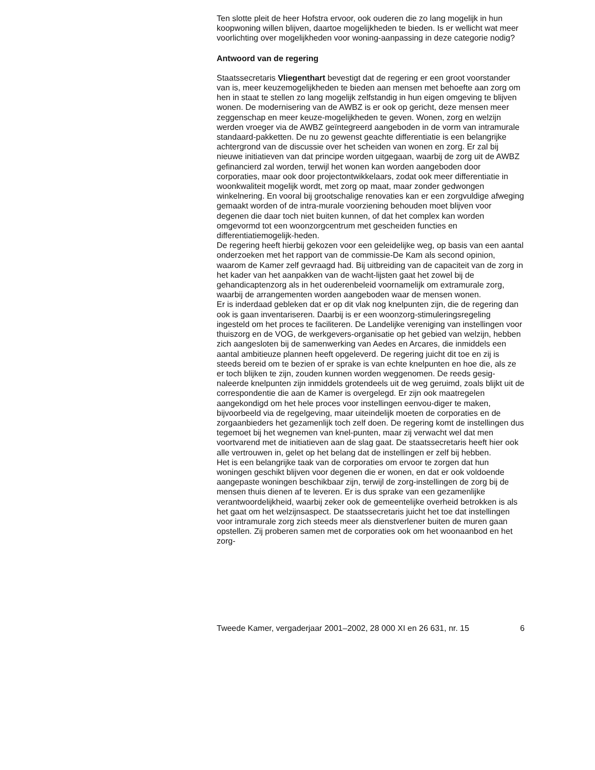Ten slotte pleit de heer Hofstra ervoor, ook ouderen die zo lang mogelijk in hun koopwoning willen blijven, daartoe mogelijkheden te bieden. Is er wellicht wat meer voorlichting over mogelijkheden voor woning-aanpassing in deze categorie nodig?
Antwoord van de regering
Staatssecretaris Vliegenthart bevestigt dat de regering er een groot voorstander van is, meer keuzemogelijkheden te bieden aan mensen met behoefte aan zorg om hen in staat te stellen zo lang mogelijk zelfstandig in hun eigen omgeving te blijven wonen. De modernisering van de AWBZ is er ook op gericht, deze mensen meer zeggenschap en meer keuze-mogelijkheden te geven. Wonen, zorg en welzijn werden vroeger via de AWBZ geïntegreerd aangeboden in de vorm van intramurale standaard-pakketten. De nu zo gewenst geachte differentiatie is een belangrijke achtergrond van de discussie over het scheiden van wonen en zorg. Er zal bij nieuwe initiatieven van dat principe worden uitgegaan, waarbij de zorg uit de AWBZ gefinancierd zal worden, terwijl het wonen kan worden aangeboden door corporaties, maar ook door projectontwikkelaars, zodat ook meer differentiatie in woonkwaliteit mogelijk wordt, met zorg op maat, maar zonder gedwongen winkelnering. En vooral bij grootschalige renovaties kan er een zorgvuldige afweging gemaakt worden of de intra-murale voorziening behouden moet blijven voor degenen die daar toch niet buiten kunnen, of dat het complex kan worden omgevormd tot een woonzorgcentrum met gescheiden functies en differentiatiemogelijk-heden.
De regering heeft hierbij gekozen voor een geleidelijke weg, op basis van een aantal onderzoeken met het rapport van de commissie-De Kam als second opinion, waarom de Kamer zelf gevraagd had. Bij uitbreiding van de capaciteit van de zorg in het kader van het aanpakken van de wacht-lijsten gaat het zowel bij de gehandicaptenzorg als in het ouderenbeleid voornamelijk om extramurale zorg, waarbij de arrangementen worden aangeboden waar de mensen wonen.
Er is inderdaad gebleken dat er op dit vlak nog knelpunten zijn, die de regering dan ook is gaan inventariseren. Daarbij is er een woonzorg-stimuleringsregeling ingesteld om het proces te faciliteren. De Landelijke vereniging van instellingen voor thuiszorg en de VOG, de werkgevers-organisatie op het gebied van welzijn, hebben zich aangesloten bij de samenwerking van Aedes en Arcares, die inmiddels een aantal ambitieuze plannen heeft opgeleverd. De regering juicht dit toe en zij is steeds bereid om te bezien of er sprake is van echte knelpunten en hoe die, als ze er toch blijken te zijn, zouden kunnen worden weggenomen. De reeds gesig-naleerde knelpunten zijn inmiddels grotendeels uit de weg geruimd, zoals blijkt uit de correspondentie die aan de Kamer is overgelegd. Er zijn ook maatregelen aangekondigd om het hele proces voor instellingen eenvou-diger te maken, bijvoorbeeld via de regelgeving, maar uiteindelijk moeten de corporaties en de zorgaanbieders het gezamenlijk toch zelf doen. De regering komt de instellingen dus tegemoet bij het wegnemen van knel-punten, maar zij verwacht wel dat men voortvarend met de initiatieven aan de slag gaat. De staatssecretaris heeft hier ook alle vertrouwen in, gelet op het belang dat de instellingen er zelf bij hebben.
Het is een belangrijke taak van de corporaties om ervoor te zorgen dat hun woningen geschikt blijven voor degenen die er wonen, en dat er ook voldoende aangepaste woningen beschikbaar zijn, terwijl de zorg-instellingen de zorg bij de mensen thuis dienen af te leveren. Er is dus sprake van een gezamenlijke verantwoordelijkheid, waarbij zeker ook de gemeentelijke overheid betrokken is als het gaat om het welzijnsaspect. De staatssecretaris juicht het toe dat instellingen voor intramurale zorg zich steeds meer als dienstverlener buiten de muren gaan opstellen. Zij proberen samen met de corporaties ook om het woonaanbod en het zorg-
Tweede Kamer, vergaderjaar 2001–2002, 28 000 XI en 26 631, nr. 15 6